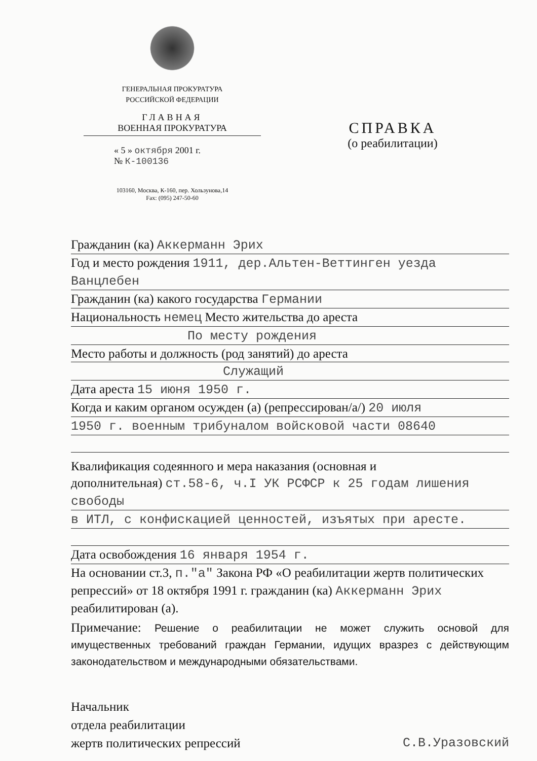ГЕНЕРАЛЬНАЯ ПРОКУРАТУРА
РОССИЙСКОЙ ФЕДЕРАЦИИ
ГЛАВНАЯ
ВОЕННАЯ ПРОКУРАТУРА
« 5 » октября 2001 г.
№ К-100136
103160, Москва, К-160, пер. Хользунова,14
Fax: (095) 247-50-60
СПРАВКА
(о реабилитации)
Гражданин (ка) Аккерманн Эрих
Год и место рождения 1911, дер.Альтен-Веттинген уезда Ванцлебен
Гражданин (ка) какого государства Германии
Национальность немец Место жительства до ареста
По месту рождения
Место работы и должность (род занятий) до ареста
Служащий
Дата ареста 15 июня 1950 г.
Когда и каким органом осужден (а) (репрессирован/а/) 20 июля
1950 г. военным трибуналом войсковой части 08640
Квалификация содеянного и мера наказания (основная и
дополнительная) ст.58-6, ч.I УК РСФСР к 25 годам лишения свободы
в ИТЛ, с конфискацией ценностей, изъятых при аресте.
Дата освобождения 16 января 1954 г.
На основании ст.3, п."а" Закона РФ «О реабилитации жертв политических репрессий» от 18 октября 1991 г. гражданин (ка) Аккерманн Эрих реабилитирован (а).
Примечание: Решение о реабилитации не может служить основой для имущественных требований граждан Германии, идущих вразрез с действующим законодательством и международными обязательствами.
Начальник
отдела реабилитации
жертв политических репрессий
С.В.Уразовский